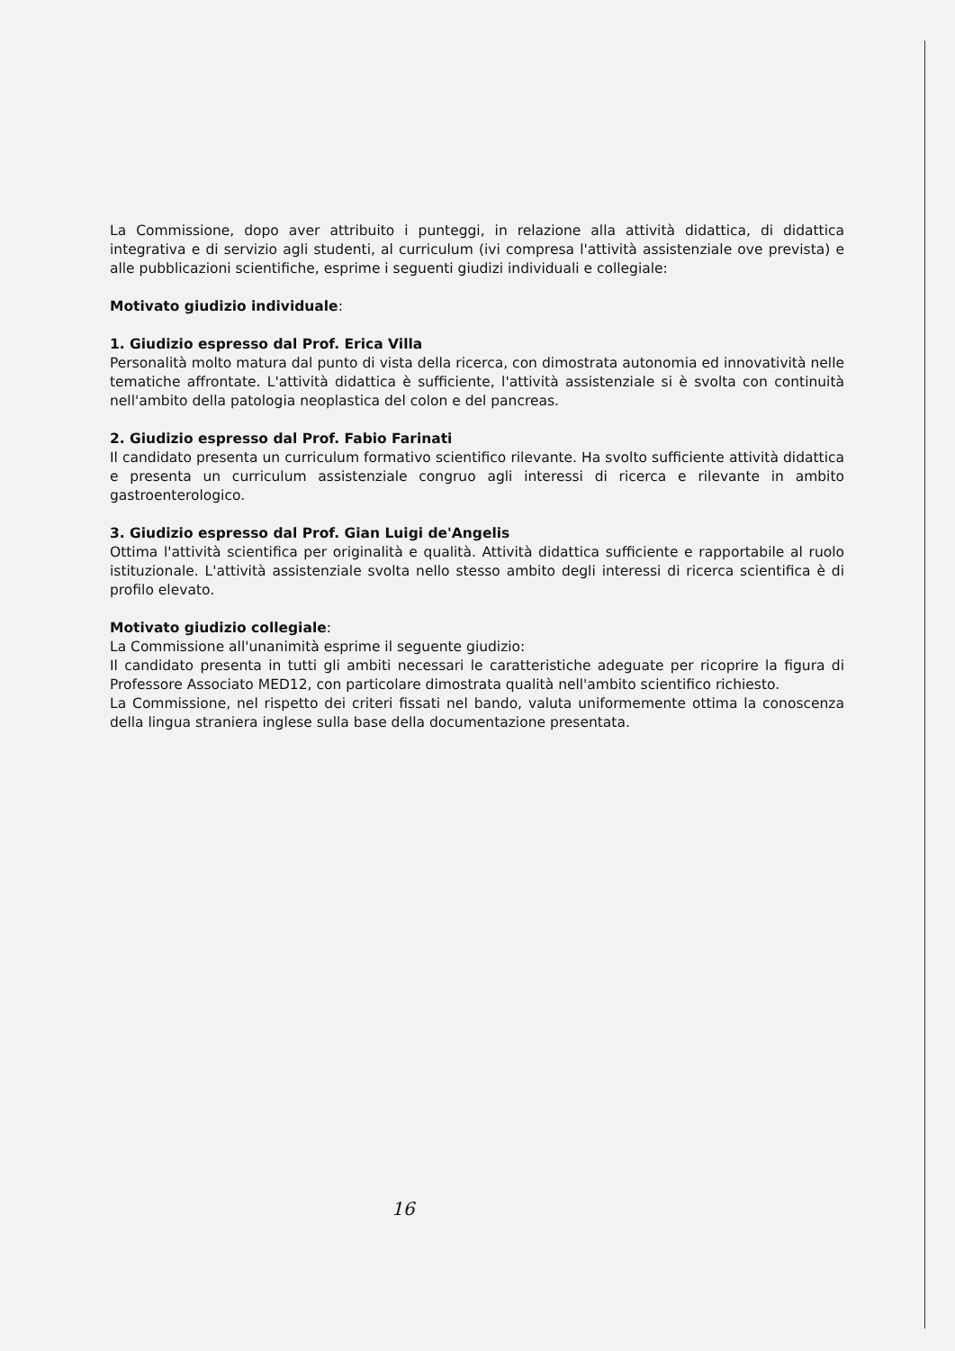La Commissione, dopo aver attribuito i punteggi, in relazione alla attività didattica, di didattica integrativa e di servizio agli studenti, al curriculum (ivi compresa l'attività assistenziale ove prevista) e alle pubblicazioni scientifiche, esprime i seguenti giudizi individuali e collegiale:
Motivato giudizio individuale:
1. Giudizio espresso dal Prof. Erica Villa
Personalità molto matura dal punto di vista della ricerca, con dimostrata autonomia ed innovatività nelle tematiche affrontate. L'attività didattica è sufficiente, l'attività assistenziale si è svolta con continuità nell'ambito della patologia neoplastica del colon e del pancreas.
2. Giudizio espresso dal Prof. Fabio Farinati
Il candidato presenta un curriculum formativo scientifico rilevante. Ha svolto sufficiente attività didattica e presenta un curriculum assistenziale congruo agli interessi di ricerca e rilevante in ambito gastroenterologico.
3. Giudizio espresso dal Prof. Gian Luigi de'Angelis
Ottima l'attività scientifica per originalità e qualità. Attività didattica sufficiente e rapportabile al ruolo istituzionale. L'attività assistenziale svolta nello stesso ambito degli interessi di ricerca scientifica è di profilo elevato.
Motivato giudizio collegiale:
La Commissione all'unanimità esprime il seguente giudizio:
Il candidato presenta in tutti gli ambiti necessari le caratteristiche adeguate per ricoprire la figura di Professore Associato MED12, con particolare dimostrata qualità nell'ambito scientifico richiesto.
La Commissione, nel rispetto dei criteri fissati nel bando, valuta uniformemente ottima la conoscenza della lingua straniera inglese sulla base della documentazione presentata.
16